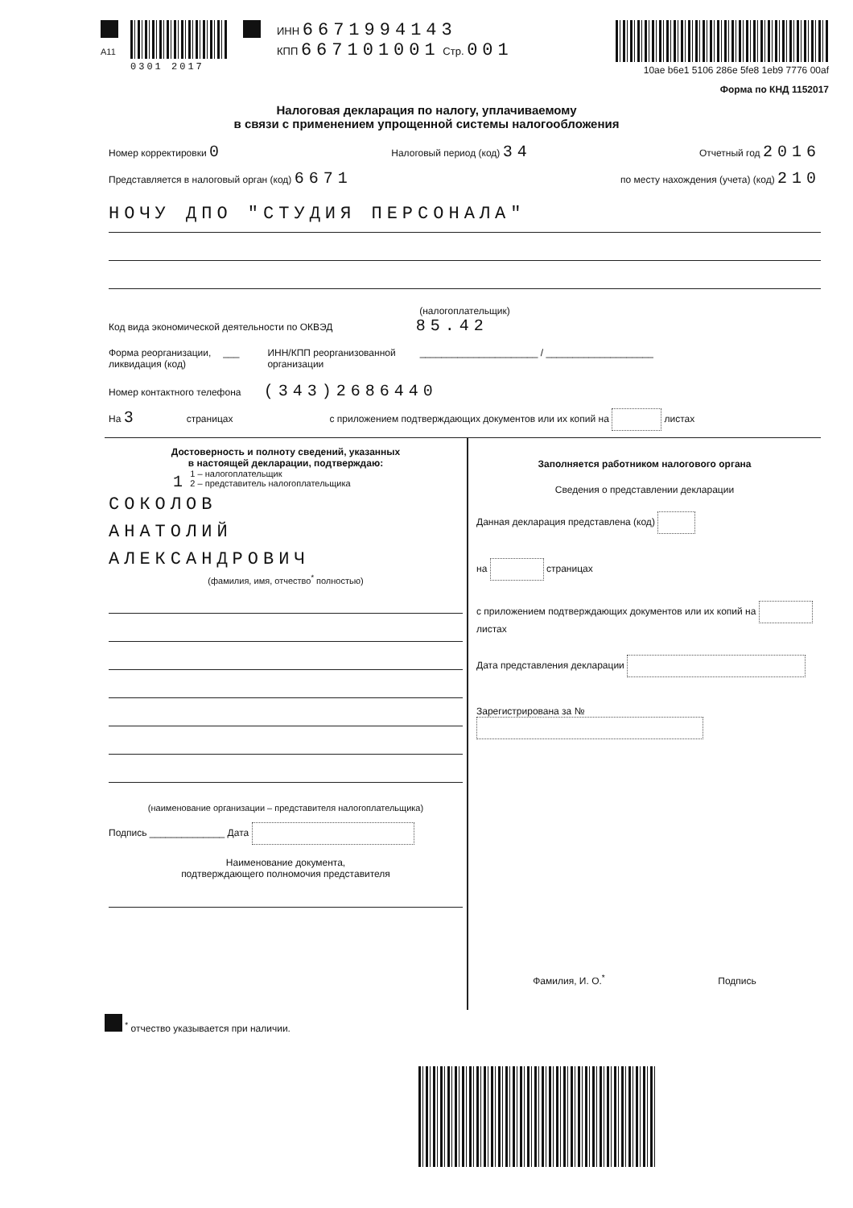A11
0301 2017 ИНН 6671994143
КПП 667101001 Стр. 001
10ae b6e1 5106 286e 5fe8 1eb9 7776 00af
Форма по КНД 1152017
Налоговая декларация по налогу, уплачиваемому
в связи с применением упрощенной системы налогообложения
Номер корректировки 0 Налоговый период (код) 34 Отчетный год 2016
Представляется в налоговый орган (код) 6671 по месту нахождения (учета) (код) 210
НОЧУ ДПО "СТУДИЯ ПЕРСОНАЛА"
(налогоплательщик)
Код вида экономической деятельности по ОКВЭД 85.42
Форма реорганизации,
ликвидация (код) ___ ИНН/КПП реорганизованной
организации ______________________ / ____________________
Номер контактного телефона (343)2686440
На 3 страницах с приложением подтверждающих документов или их копий на листах
Достоверность и полноту сведений, указанных
в настоящей декларации, подтверждаю:
1 1 – налогоплательщик
2 – представитель налогоплательщика
СОКОЛОВ
АНАТОЛИЙ
АЛЕКСАНДРОВИЧ
(фамилия, имя, отчество<sup>*</sup> полностью)
(наименование организации – представителя налогоплательщика)
Подпись ______________ Дата
Наименование документа,
подтверждающего полномочия представителя
Заполняется работником налогового органа
Сведения о представлении декларации
Данная декларация представлена (код)
на страницах
с приложением подтверждающих документов или их копий на листах
Дата представления декларации
Зарегистрирована за №
Фамилия, И. О.<sup>*</sup> Подпись
<sup>*</sup> отчество указывается при наличии.